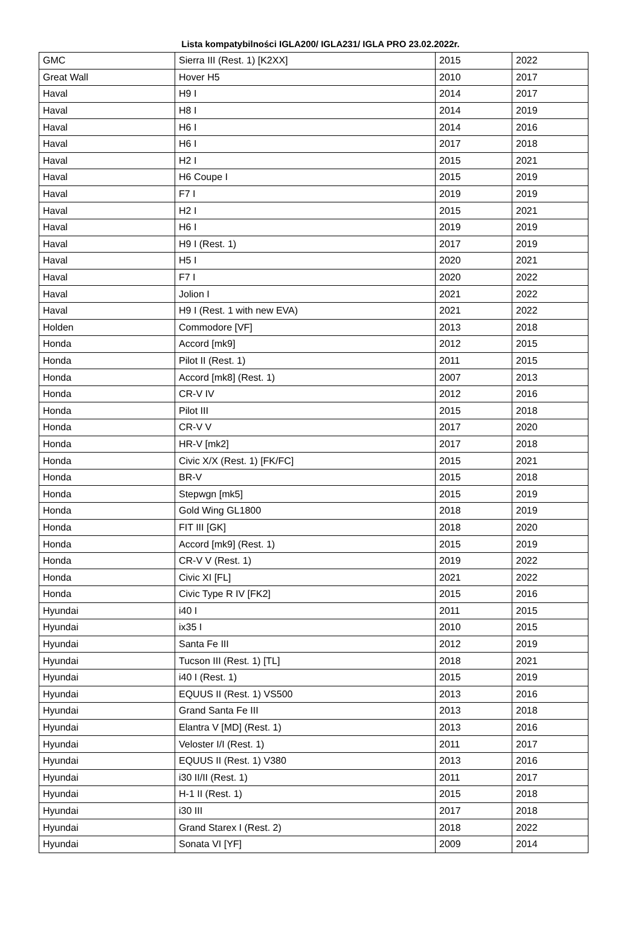Lista kompatybilności IGLA200/ IGLA231/ IGLA PRO 23.02.2022r.
| GMC | Sierra III (Rest. 1) [K2XX] | 2015 | 2022 |
| Great Wall | Hover H5 | 2010 | 2017 |
| Haval | H9 I | 2014 | 2017 |
| Haval | H8 I | 2014 | 2019 |
| Haval | H6 I | 2014 | 2016 |
| Haval | H6 I | 2017 | 2018 |
| Haval | H2 I | 2015 | 2021 |
| Haval | H6 Coupe I | 2015 | 2019 |
| Haval | F7 I | 2019 | 2019 |
| Haval | H2 I | 2015 | 2021 |
| Haval | H6 I | 2019 | 2019 |
| Haval | H9 I (Rest. 1) | 2017 | 2019 |
| Haval | H5 I | 2020 | 2021 |
| Haval | F7 I | 2020 | 2022 |
| Haval | Jolion I | 2021 | 2022 |
| Haval | H9 I (Rest. 1 with new EVA) | 2021 | 2022 |
| Holden | Commodore [VF] | 2013 | 2018 |
| Honda | Accord [mk9] | 2012 | 2015 |
| Honda | Pilot II (Rest. 1) | 2011 | 2015 |
| Honda | Accord [mk8] (Rest. 1) | 2007 | 2013 |
| Honda | CR-V IV | 2012 | 2016 |
| Honda | Pilot III | 2015 | 2018 |
| Honda | CR-V V | 2017 | 2020 |
| Honda | HR-V [mk2] | 2017 | 2018 |
| Honda | Civic X/X (Rest. 1) [FK/FC] | 2015 | 2021 |
| Honda | BR-V | 2015 | 2018 |
| Honda | Stepwgn [mk5] | 2015 | 2019 |
| Honda | Gold Wing GL1800 | 2018 | 2019 |
| Honda | FIT III [GK] | 2018 | 2020 |
| Honda | Accord [mk9] (Rest. 1) | 2015 | 2019 |
| Honda | CR-V V (Rest. 1) | 2019 | 2022 |
| Honda | Civic XI [FL] | 2021 | 2022 |
| Honda | Civic Type R IV [FK2] | 2015 | 2016 |
| Hyundai | i40 I | 2011 | 2015 |
| Hyundai | ix35 I | 2010 | 2015 |
| Hyundai | Santa Fe III | 2012 | 2019 |
| Hyundai | Tucson III (Rest. 1) [TL] | 2018 | 2021 |
| Hyundai | i40 I (Rest. 1) | 2015 | 2019 |
| Hyundai | EQUUS II (Rest. 1) VS500 | 2013 | 2016 |
| Hyundai | Grand Santa Fe III | 2013 | 2018 |
| Hyundai | Elantra V [MD] (Rest. 1) | 2013 | 2016 |
| Hyundai | Veloster I/I (Rest. 1) | 2011 | 2017 |
| Hyundai | EQUUS II (Rest. 1) V380 | 2013 | 2016 |
| Hyundai | i30 II/II (Rest. 1) | 2011 | 2017 |
| Hyundai | H-1 II (Rest. 1) | 2015 | 2018 |
| Hyundai | i30 III | 2017 | 2018 |
| Hyundai | Grand Starex I (Rest. 2) | 2018 | 2022 |
| Hyundai | Sonata VI [YF] | 2009 | 2014 |